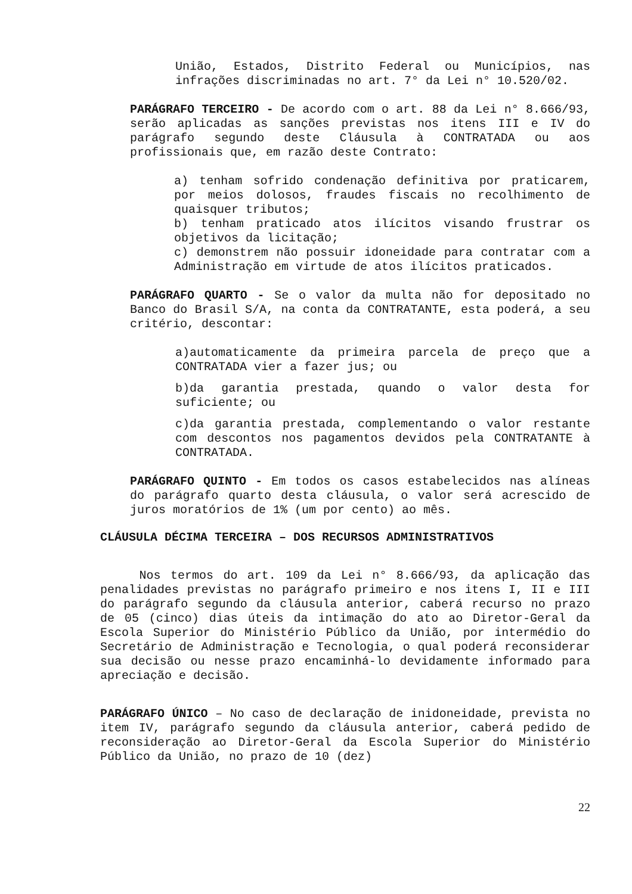União, Estados, Distrito Federal ou Municípios, nas infrações discriminadas no art. 7° da Lei n° 10.520/02.
PARÁGRAFO TERCEIRO - De acordo com o art. 88 da Lei n° 8.666/93, serão aplicadas as sanções previstas nos itens III e IV do parágrafo segundo deste Cláusula à CONTRATADA ou aos profissionais que, em razão deste Contrato:
a) tenham sofrido condenação definitiva por praticarem, por meios dolosos, fraudes fiscais no recolhimento de quaisquer tributos;
b) tenham praticado atos ilícitos visando frustrar os objetivos da licitação;
c) demonstrem não possuir idoneidade para contratar com a Administração em virtude de atos ilícitos praticados.
PARÁGRAFO QUARTO - Se o valor da multa não for depositado no Banco do Brasil S/A, na conta da CONTRATANTE, esta poderá, a seu critério, descontar:
a)automaticamente da primeira parcela de preço que a CONTRATADA vier a fazer jus; ou
b)da garantia prestada, quando o valor desta for suficiente; ou
c)da garantia prestada, complementando o valor restante com descontos nos pagamentos devidos pela CONTRATANTE à CONTRATADA.
PARÁGRAFO QUINTO - Em todos os casos estabelecidos nas alíneas do parágrafo quarto desta cláusula, o valor será acrescido de juros moratórios de 1% (um por cento) ao mês.
CLÁUSULA DÉCIMA TERCEIRA – DOS RECURSOS ADMINISTRATIVOS
Nos termos do art. 109 da Lei n° 8.666/93, da aplicação das penalidades previstas no parágrafo primeiro e nos itens I, II e III do parágrafo segundo da cláusula anterior, caberá recurso no prazo de 05 (cinco) dias úteis da intimação do ato ao Diretor-Geral da Escola Superior do Ministério Público da União, por intermédio do Secretário de Administração e Tecnologia, o qual poderá reconsiderar sua decisão ou nesse prazo encaminhá-lo devidamente informado para apreciação e decisão.
PARÁGRAFO ÚNICO – No caso de declaração de inidoneidade, prevista no item IV, parágrafo segundo da cláusula anterior, caberá pedido de reconsideração ao Diretor-Geral da Escola Superior do Ministério Público da União, no prazo de 10 (dez)
22